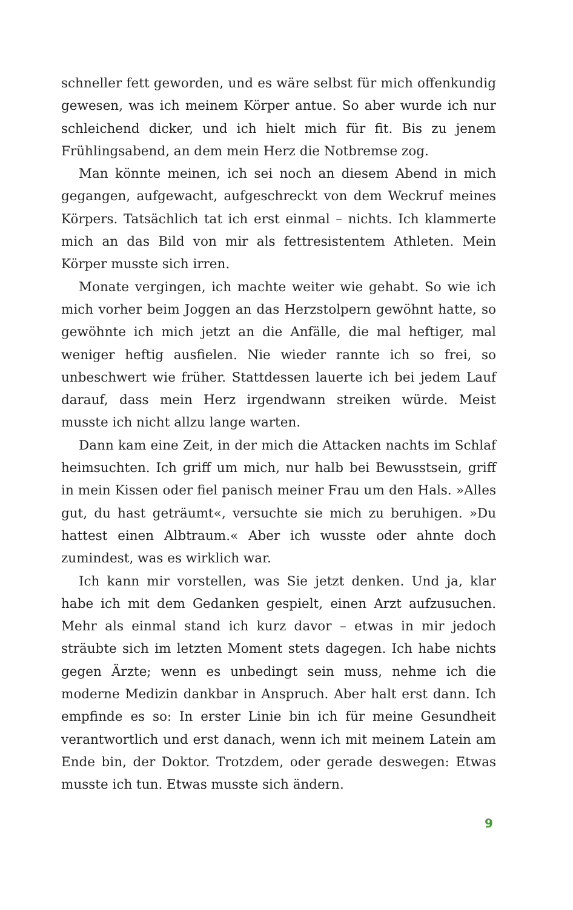schneller fett geworden, und es wäre selbst für mich offenkundig gewesen, was ich meinem Körper antue. So aber wurde ich nur schleichend dicker, und ich hielt mich für fit. Bis zu jenem Frühlingsabend, an dem mein Herz die Notbremse zog.
Man könnte meinen, ich sei noch an diesem Abend in mich gegangen, aufgewacht, aufgeschreckt von dem Weckruf meines Körpers. Tatsächlich tat ich erst einmal – nichts. Ich klammerte mich an das Bild von mir als fettresistentem Athleten. Mein Körper musste sich irren.
Monate vergingen, ich machte weiter wie gehabt. So wie ich mich vorher beim Joggen an das Herzstolpern gewöhnt hatte, so gewöhnte ich mich jetzt an die Anfälle, die mal heftiger, mal weniger heftig ausfielen. Nie wieder rannte ich so frei, so unbeschwert wie früher. Stattdessen lauerte ich bei jedem Lauf darauf, dass mein Herz irgendwann streiken würde. Meist musste ich nicht allzu lange warten.
Dann kam eine Zeit, in der mich die Attacken nachts im Schlaf heimsuchten. Ich griff um mich, nur halb bei Bewusstsein, griff in mein Kissen oder fiel panisch meiner Frau um den Hals. »Alles gut, du hast geträumt«, versuchte sie mich zu beruhigen. »Du hattest einen Albtraum.« Aber ich wusste oder ahnte doch zumindest, was es wirklich war.
Ich kann mir vorstellen, was Sie jetzt denken. Und ja, klar habe ich mit dem Gedanken gespielt, einen Arzt aufzusuchen. Mehr als einmal stand ich kurz davor – etwas in mir jedoch sträubte sich im letzten Moment stets dagegen. Ich habe nichts gegen Ärzte; wenn es unbedingt sein muss, nehme ich die moderne Medizin dankbar in Anspruch. Aber halt erst dann. Ich empfinde es so: In erster Linie bin ich für meine Gesundheit verantwortlich und erst danach, wenn ich mit meinem Latein am Ende bin, der Doktor. Trotzdem, oder gerade deswegen: Etwas musste ich tun. Etwas musste sich ändern.
9